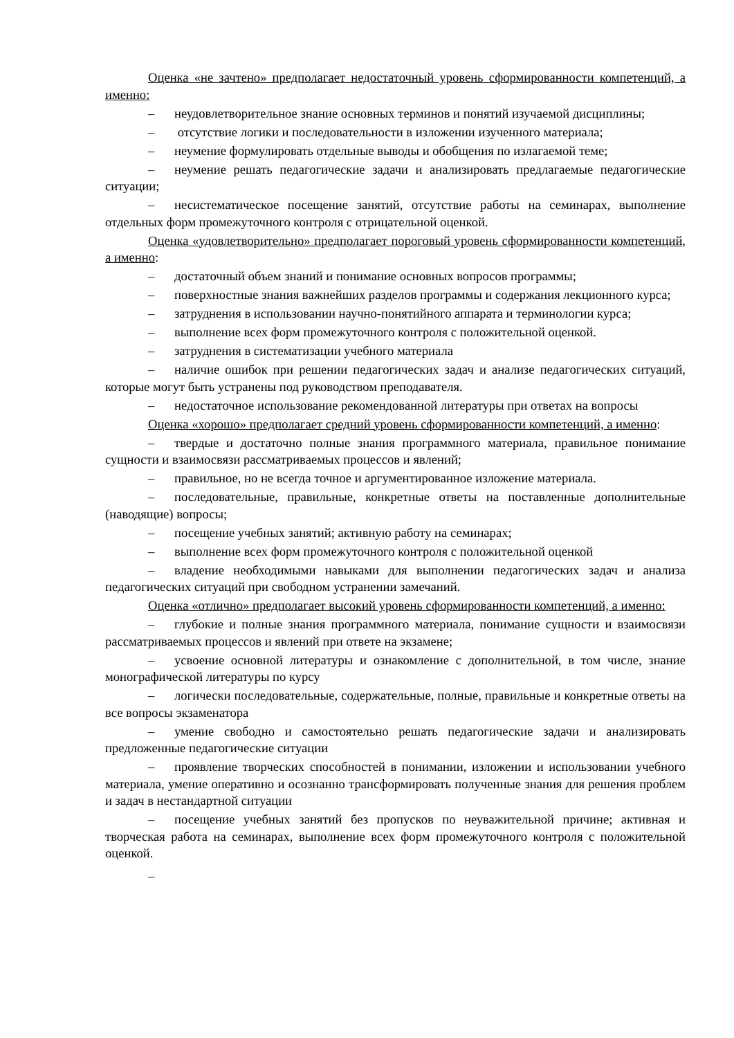Оценка «не зачтено» предполагает недостаточный уровень сформированности компетенций, а именно:
– неудовлетворительное знание основных терминов и понятий изучаемой дисциплины;
– отсутствие логики и последовательности в изложении изученного материала;
– неумение формулировать отдельные выводы и обобщения по излагаемой теме;
– неумение решать педагогические задачи и анализировать предлагаемые педагогические ситуации;
– несистематическое посещение занятий, отсутствие работы на семинарах, выполнение отдельных форм промежуточного контроля с отрицательной оценкой.
Оценка «удовлетворительно» предполагает пороговый уровень сформированности компетенций, а именно:
– достаточный объем знаний и понимание основных вопросов программы;
– поверхностные знания важнейших разделов программы и содержания лекционного курса;
– затруднения в использовании научно-понятийного аппарата и терминологии курса;
– выполнение всех форм промежуточного контроля с положительной оценкой.
– затруднения в систематизации учебного материала
– наличие ошибок при решении педагогических задач и анализе педагогических ситуаций, которые могут быть устранены под руководством преподавателя.
– недостаточное использование рекомендованной литературы при ответах на вопросы
Оценка «хорошо» предполагает средний уровень сформированности компетенций, а именно:
– твердые и достаточно полные знания программного материала, правильное понимание сущности и взаимосвязи рассматриваемых процессов и явлений;
– правильное, но не всегда точное и аргументированное изложение материала.
– последовательные, правильные, конкретные ответы на поставленные дополнительные (наводящие) вопросы;
– посещение учебных занятий; активную работу на семинарах;
– выполнение всех форм промежуточного контроля с положительной оценкой
– владение необходимыми навыками для выполнении педагогических задач и анализа педагогических ситуаций при свободном устранении замечаний.
Оценка «отлично» предполагает высокий уровень сформированности компетенций, а именно:
– глубокие и полные знания программного материала, понимание сущности и взаимосвязи рассматриваемых процессов и явлений при ответе на экзамене;
– усвоение основной литературы и ознакомление с дополнительной, в том числе, знание монографической литературы по курсу
– логически последовательные, содержательные, полные, правильные и конкретные ответы на все вопросы экзаменатора
– умение свободно и самостоятельно решать педагогические задачи и анализировать предложенные педагогические ситуации
– проявление творческих способностей в понимании, изложении и использовании учебного материала, умение оперативно и осознанно трансформировать полученные знания для решения проблем и задач в нестандартной ситуации
– посещение учебных занятий без пропусков по неуважительной причине; активная и творческая работа на семинарах, выполнение всех форм промежуточного контроля с положительной оценкой.
–